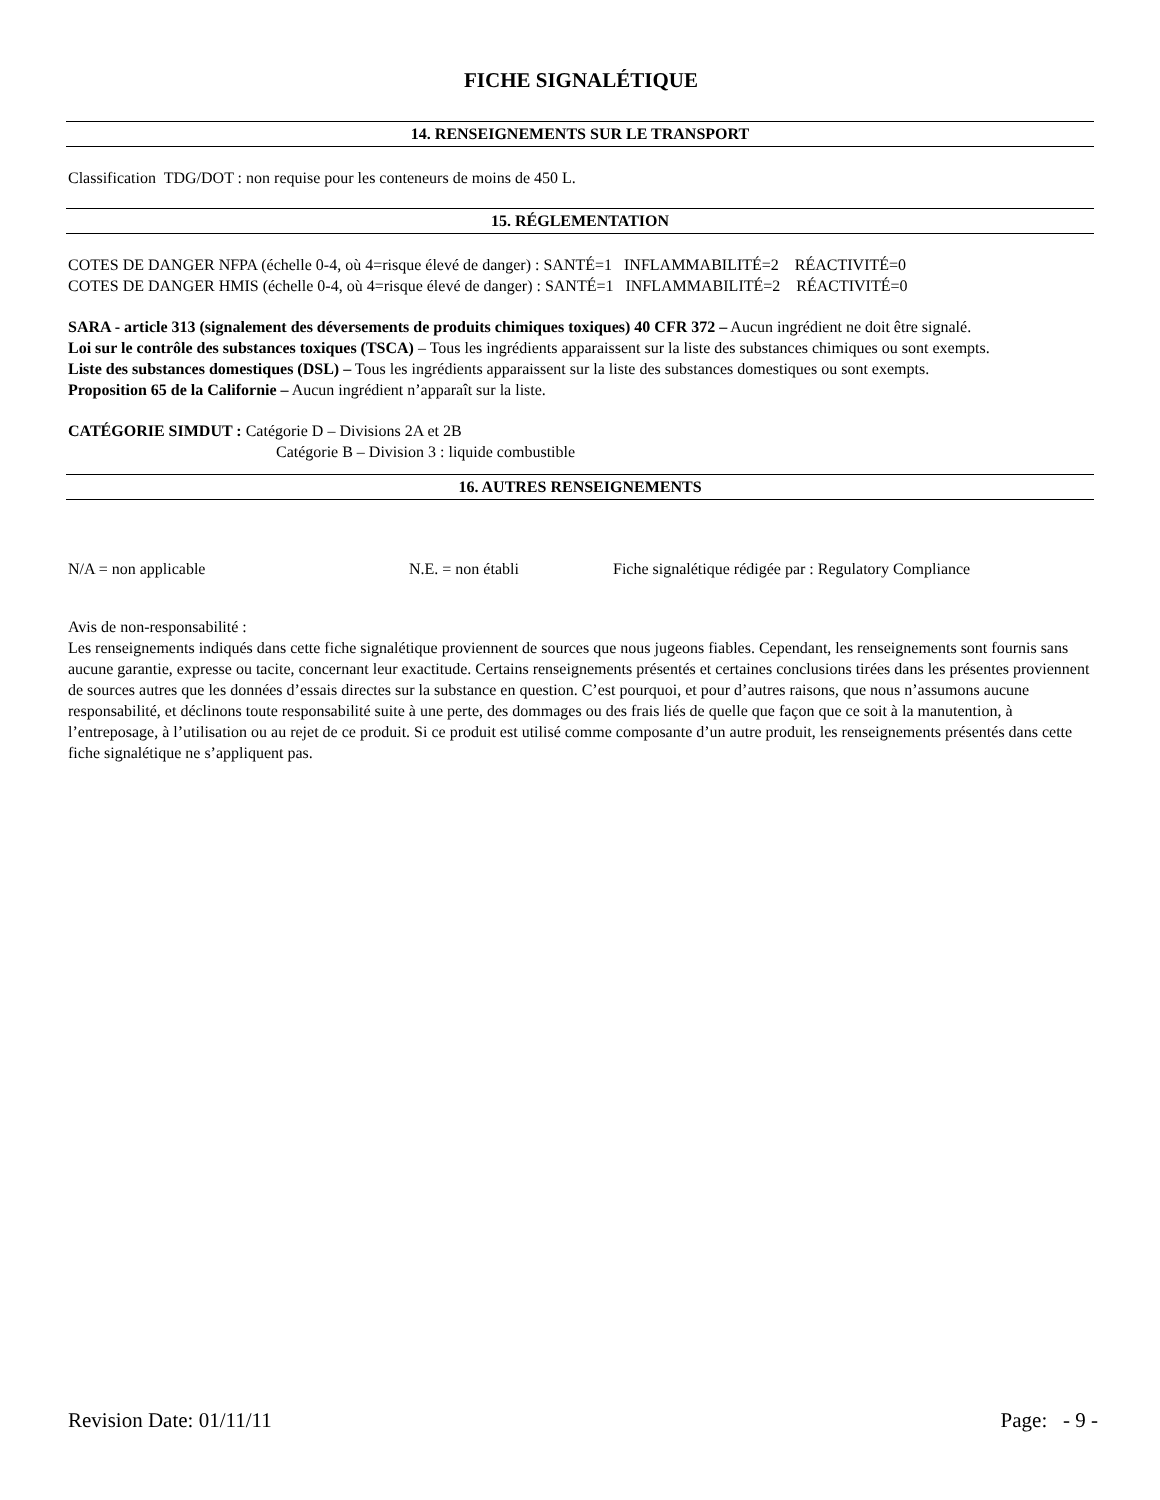FICHE SIGNALÉTIQUE
14. RENSEIGNEMENTS SUR LE TRANSPORT
Classification TDG/DOT : non requise pour les conteneurs de moins de 450 L.
15. RÉGLEMENTATION
COTES DE DANGER NFPA (échelle 0-4, où 4=risque élevé de danger) : SANTÉ=1 INFLAMMABILITÉ=2 RÉACTIVITÉ=0
COTES DE DANGER HMIS (échelle 0-4, où 4=risque élevé de danger) : SANTÉ=1 INFLAMMABILITÉ=2 RÉACTIVITÉ=0
SARA - article 313 (signalement des déversements de produits chimiques toxiques) 40 CFR 372 – Aucun ingrédient ne doit être signalé.
Loi sur le contrôle des substances toxiques (TSCA) – Tous les ingrédients apparaissent sur la liste des substances chimiques ou sont exempts.
Liste des substances domestiques (DSL) – Tous les ingrédients apparaissent sur la liste des substances domestiques ou sont exempts.
Proposition 65 de la Californie – Aucun ingrédient n’apparaît sur la liste.
CATÉGORIE SIMDUT : Catégorie D – Divisions 2A et 2B
Catégorie B – Division 3 : liquide combustible
16. AUTRES RENSEIGNEMENTS
N/A = non applicable N.E. = non établi Fiche signalétique rédigée par : Regulatory Compliance
Avis de non-responsabilité :
Les renseignements indiqués dans cette fiche signalétique proviennent de sources que nous jugeons fiables. Cependant, les renseignements sont fournis sans aucune garantie, expresse ou tacite, concernant leur exactitude. Certains renseignements présentés et certaines conclusions tirées dans les présentes proviennent de sources autres que les données d’essais directes sur la substance en question. C’est pourquoi, et pour d’autres raisons, que nous n’assumons aucune responsabilité, et déclinons toute responsabilité suite à une perte, des dommages ou des frais liés de quelle que façon que ce soit à la manutention, à l’entreposage, à l’utilisation ou au rejet de ce produit. Si ce produit est utilisé comme composante d’un autre produit, les renseignements présentés dans cette fiche signalétique ne s’appliquent pas.
Revision Date: 01/11/11 Page: - 9 -